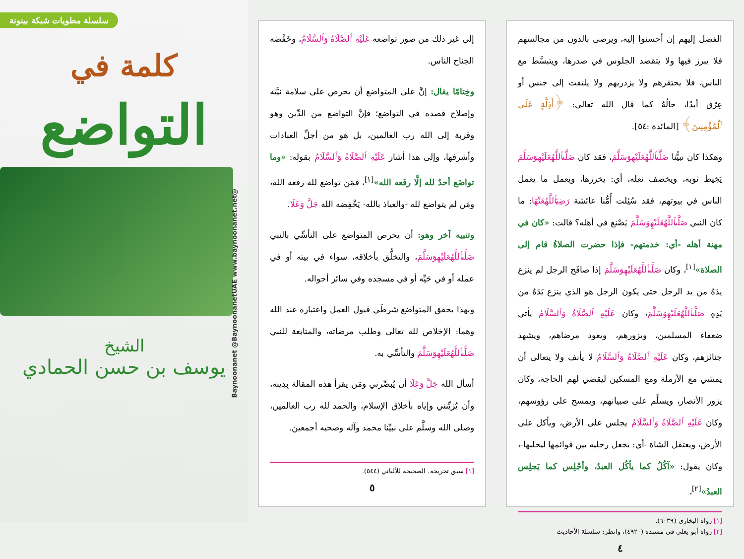سلسلة مطويات شبكة بينونة
كلمة في
التواضع
الشيخ
يوسف بن حسن الحمادي
@Baynoonanet @BaynoonanetUAE www.baynoonanet.net
إلى غير ذلك من صور تواضعه عَلَيْهِ ٱلصَّلَاةُ وَٱلسَّلَامُ، وخَفْضه الجناح الناس.
وخِتامًا يقال: إنَّ على المتواضع أن يحرص على سلامة نيَّته وإصلاح قصده في التواضع؛ فإنَّ التواضع من الدِّين وهو وقربة إلى الله رب العالمين، بل هو من أجلِّ العبادات وأشرفها، وإلى هذا أشار عَلَيْهِ ٱلصَّلَاةُ وَٱلسَّلَامُ بقوله: «وما تواضَع أحدٌ لله إلَّا رفَعه الله»<sup>[١]</sup>، فمَن تواضع لله رفعه الله، ومَن لم يتواضع لله -والعياذ بالله- يَخْفِضه الله جَلَّ وَعَلَا.
وتنبيه آخر وهو: أن يحرص المتواضع على التأسِّي بالنبي صَلَّىٱللَّهُعَلَيْهِوَسَلَّمَ، والتخلُّق بأخلاقه، سواء في بيته أو في عمله أو في حَيِّه أو في مسجده وفي سائر أحواله.
وبهذا يحقق المتواضع شرطَي قبول العمل واعتباره عند الله وهما: الإخلاص لله تعالى وطلب مرضاته، والمتابعة للنبي صَلَّىٱللَّهُعَلَيْهِوَسَلَّمَ والتأسِّي به.
أسأل الله جَلَّ وَعَلَا أن يُبصِّرني ومَن يقرأ هذه المقالة بِدِينه، وأن يُزيِّنني وإياه بأخلاق الإسلام، والحمد لله رب العالمين، وصلى الله وسلَّم على نبيِّنا محمد وآله وصحبه أجمعين.
[١] سبق تخريجه. الصحيحة للألباني (٥٤٤).
٥
الفضل إليهم إن أحسنوا إليه، ويرضى بالدون من مجالسهم فلا يبرز فيها ولا يتقصد الجلوس في صدرها، ويتبسَّط مع الناس، فلا يحتقرهم ولا يزدريهم ولا يلتفت إلى جنس أو عِرْق أبدًا، حالُهُ كما قال الله تعالى: ﴿أَذِلَّةٍ عَلَى ٱلْمُؤْمِنِينَ﴾ [المائدة :٥٤].
وهكذا كان نبيُّنا صَلَّىٱللَّهُعَلَيْهِوَسَلَّمَ، فقد كان صَلَّىٱللَّهُعَلَيْهِوَسَلَّمَ يَخِيط ثوبه، ويخصف نعله، أي: يخرزها، ويعمل ما يعمل الناس في بيوتهم، فقد سُئِلت أُمُّنا عائشة رَضِيَٱللَّهُعَنْهَا: ما كان النبي صَلَّىٱللَّهُعَلَيْهِوَسَلَّمَ يَصْنع في أهله؟ قالت: «كان في مهنة أهله -أي: خدمتهم- فإذا حضرت الصلاةُ قام إلى الصلاة»<sup>[١]</sup>، وكان صَلَّىٱللَّهُعَلَيْهِوَسَلَّمَ إذا صافَح الرجل لم ينزع يدَهُ من يد الرجل حتى يكون الرجل هو الذي ينزع يَدَهُ من يَدِهِ صَلَّىٱللَّهُعَلَيْهِوَسَلَّمَ، وكان عَلَيْهِ ٱلصَّلَاةُ وَٱلسَّلَامُ يأتي ضعفاء المسلمين، ويزورهم، ويعود مرضاهم، ويشهد جنائزهم، وكان عَلَيْهِ ٱلصَّلَاةُ وَٱلسَّلَامُ لا يأنف ولا يتعالى أن يمشي مع الأرملة ومع المسكين ليقضي لهم الحاجة، وكان يزور الأنصار، ويسلِّم على صبيانهم، ويمسح على رؤوسهم، وكان عَلَيْهِ ٱلصَّلَاةُ وَٱلسَّلَامُ يجلس على الأرض، ويأكل على الأرض، ويعتقل الشاة -أي: يجعل رجليه بين قوائمها ليحلبها-، وكان يقول: «آكُلُ كما يأكُل العبدُ، وأجْلِس كما يَجلِس العبدُ»<sup>[٢]</sup>،
[١] رواه البخاري (٦٠٣٩).
[٢] رواه أبو يعلى في مسنده (٤٩٢٠)، وانظر: سلسلة الأحاديث
٤